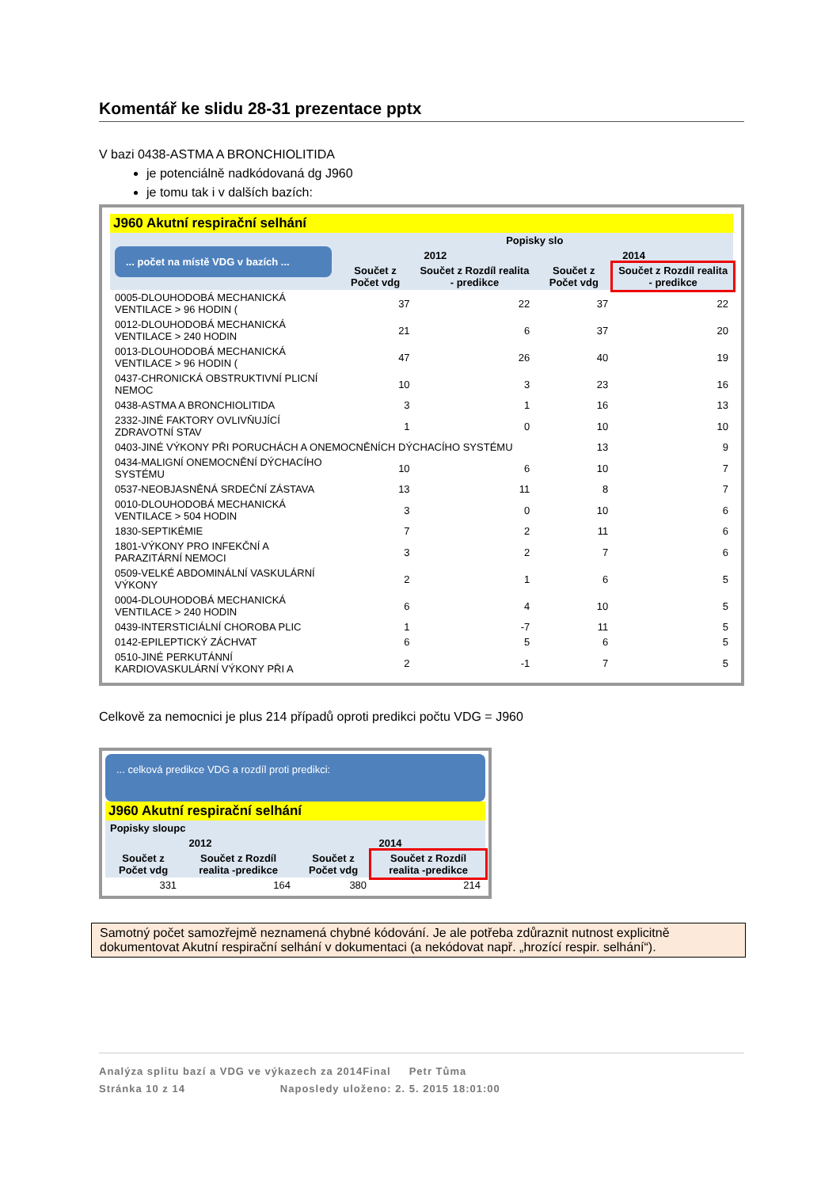Komentář ke slidu 28-31 prezentace pptx
V bazi 0438-ASTMA A BRONCHIOLITIDA
je potenciálně nadkódovaná dg J960
je tomu tak i v dalších bazích:
J960 Akutní respirační selhání
| ... počet na místě VDG v bazích ... | Popisky slo | | | |
| --- | --- | --- | --- | --- |
| | 2012 | | 2014 | |
| | Součet z Počet vdg | Součet z Rozdíl realita - predikce | Součet z Počet vdg | Součet z Rozdíl realita - predikce |
| 0005-DLOUHODOBÁ MECHANICKÁ VENTILACE > 96 HODIN ( | 37 | 22 | 37 | 22 |
| 0012-DLOUHODOBÁ MECHANICKÁ VENTILACE > 240 HODIN | 21 | 6 | 37 | 20 |
| 0013-DLOUHODOBÁ MECHANICKÁ VENTILACE > 96 HODIN ( | 47 | 26 | 40 | 19 |
| 0437-CHRONICKÁ OBSTRUKTIVNÍ PLICNÍ NEMOC | 10 | 3 | 23 | 16 |
| 0438-ASTMA A BRONCHIOLITIDA | 3 | 1 | 16 | 13 |
| 2332-JINÉ FAKTORY OVLIVŇUJÍCÍ ZDRAVOTNÍ STAV | 1 | 0 | 10 | 10 |
| 0403-JINÉ VÝKONY PŘI PORUCHÁCH A ONEMOCNĚNÍCH DÝCHACÍHO SYSTÉMU | | | 13 | 9 |
| 0434-MALIGNÍ ONEMOCNĚNÍ DÝCHACÍHO SYSTÉMU | 10 | 6 | 10 | 7 |
| 0537-NEOBJASNĚNÁ SRDEČNÍ ZÁSTAVA | 13 | 11 | 8 | 7 |
| 0010-DLOUHODOBÁ MECHANICKÁ VENTILACE > 504 HODIN | 3 | 0 | 10 | 6 |
| 1830-SEPTIKÉMIE | 7 | 2 | 11 | 6 |
| 1801-VÝKONY PRO INFEKČNÍ A PARAZITÁRNÍ NEMOCI | 3 | 2 | 7 | 6 |
| 0509-VELKÉ ABDOMINÁLNÍ VASKULÁRNÍ VÝKONY | 2 | 1 | 6 | 5 |
| 0004-DLOUHODOBÁ MECHANICKÁ VENTILACE > 240 HODIN | 6 | 4 | 10 | 5 |
| 0439-INTERSTICIÁLNÍ CHOROBA PLIC | 1 | -7 | 11 | 5 |
| 0142-EPILEPTICKÝ ZÁCHVAT | 6 | 5 | 6 | 5 |
| 0510-JINÉ PERKUTÁNNÍ KARDIOVASKULÁRNÍ VÝKONY PŘI A | 2 | -1 | 7 | 5 |
Celkově za nemocnici je plus 214 případů oproti predikci počtu VDG = J960
... celková predikce VDG a rozdíl proti predikci:
J960 Akutní respirační selhání
| Popisky sloupc | | | |
| --- | --- | --- | --- |
| 2012 | | 2014 | |
| Součet z Počet vdg | Součet z Rozdíl realita -predikce | Součet z Počet vdg | Součet z Rozdíl realita -predikce |
| 331 | 164 | 380 | 214 |
Samotný počet samozřejmě neznamená chybné kódování. Je ale potřeba zdůraznit nutnost explicitně dokumentovat Akutní respirační selhání v dokumentaci (a nekódovat např. „hrozící respir. selhání“).
Analýza splitu bazí a VDG ve výkazech za 2014Final Petr Tůma
Stránka 10 z 14 Naposledy uloženo: 2. 5. 2015 18:01:00